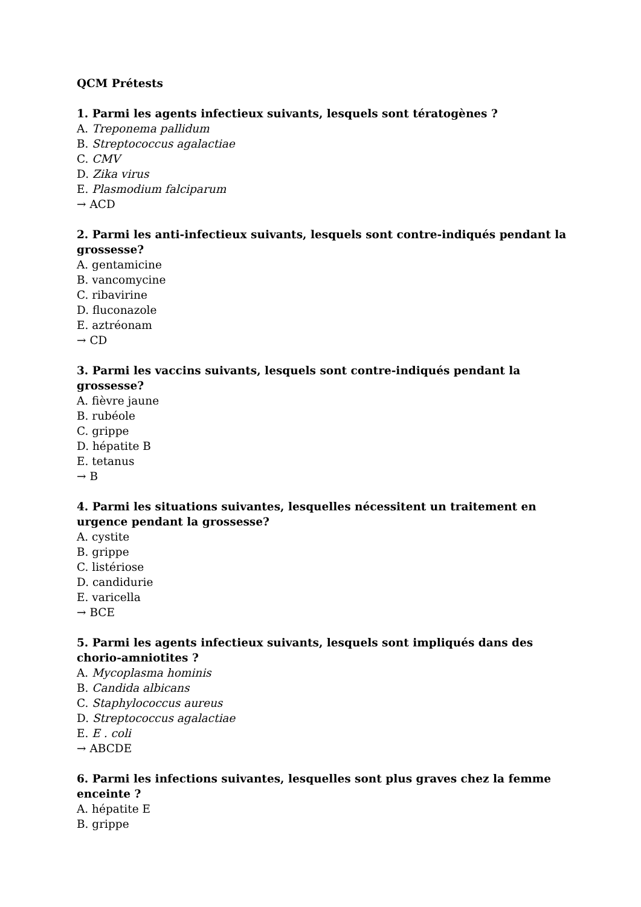QCM Prétests
1. Parmi les agents infectieux suivants, lesquels sont tératogènes ?
A. Treponema pallidum
B. Streptococcus agalactiae
C. CMV
D. Zika virus
E. Plasmodium falciparum
→ ACD
2. Parmi les anti-infectieux suivants, lesquels sont contre-indiqués pendant la grossesse?
A. gentamicine
B. vancomycine
C. ribavirine
D. fluconazole
E. aztréonam
→ CD
3. Parmi les vaccins suivants, lesquels sont contre-indiqués pendant la grossesse?
A. fièvre jaune
B. rubéole
C. grippe
D. hépatite B
E. tetanus
→ B
4. Parmi les situations suivantes, lesquelles nécessitent un traitement en urgence pendant la grossesse?
A. cystite
B. grippe
C. listériose
D. candidurie
E. varicella
→ BCE
5. Parmi les agents infectieux suivants, lesquels sont impliqués dans des chorio-amniotites ?
A. Mycoplasma hominis
B. Candida albicans
C. Staphylococcus aureus
D. Streptococcus agalactiae
E. E . coli
→ ABCDE
6. Parmi les infections suivantes, lesquelles sont plus graves chez la femme enceinte ?
A. hépatite E
B. grippe